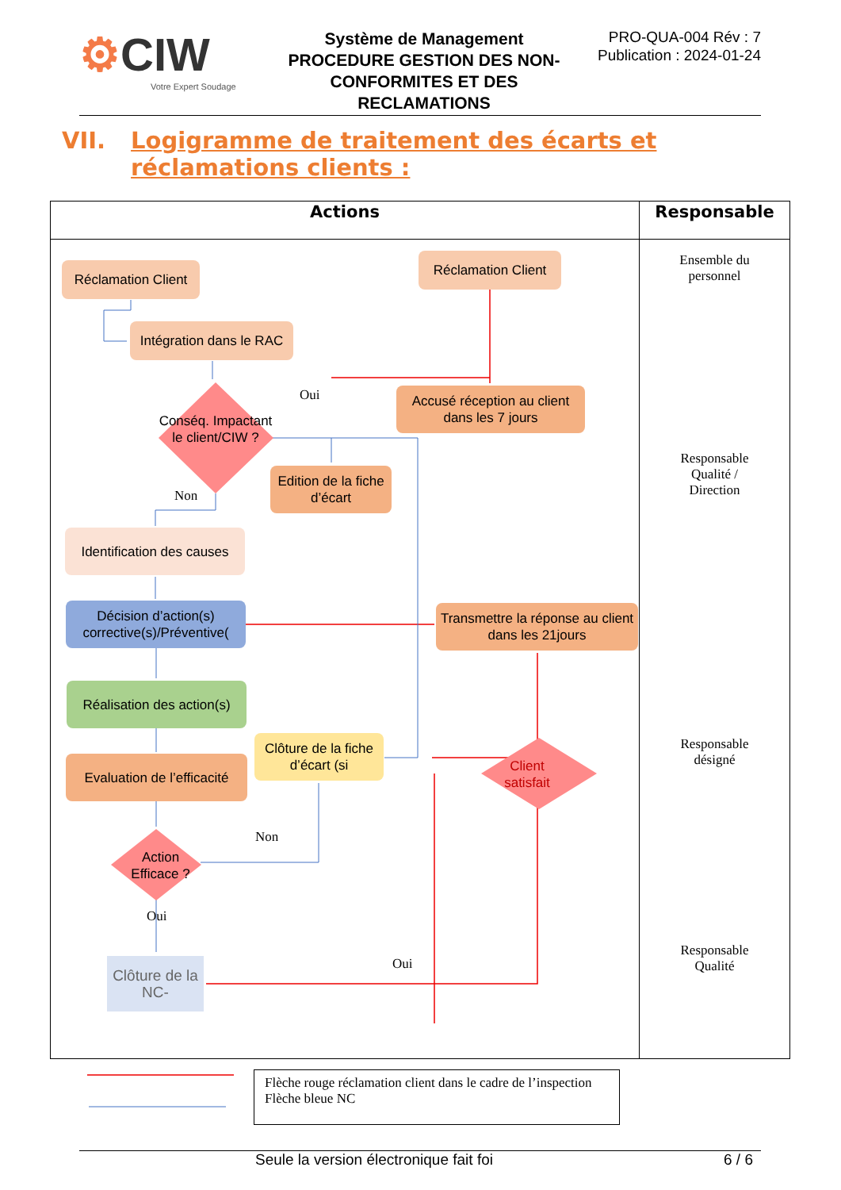⚙CIW
Votre Expert Soudage
Système de Management
PROCEDURE GESTION DES NON-CONFORMITES ET DES RECLAMATIONS
PRO-QUA-004 Rév : 7
Publication : 2024-01-24
VII. Logigramme de traitement des écarts et
réclamations clients :
| Actions | Responsable |
| --- | --- |
| | Ensemble du personnel Responsable Qualité / Direction Responsable désigné Responsable Qualité |
Réclamation Client
Réclamation Client
Intégration dans le RAC
Conséq. Impactant le client/CIW ?
Accusé réception au client dans les 7 jours
Oui
Non
Edition de la fiche d’écart
Identification des causes
Décision d’action(s) corrective(s)/Préventive(
Transmettre la réponse au client dans les 21jours
Réalisation des action(s)
Clôture de la fiche d’écart (si
Client satisfait
Evaluation de l’efficacité
Action Efficace ?
Non
Oui
Oui
Clôture de la NC-
Flèche rouge réclamation client dans le cadre de l’inspection
Flèche bleue NC
Seule la version électronique fait foi 6 / 6